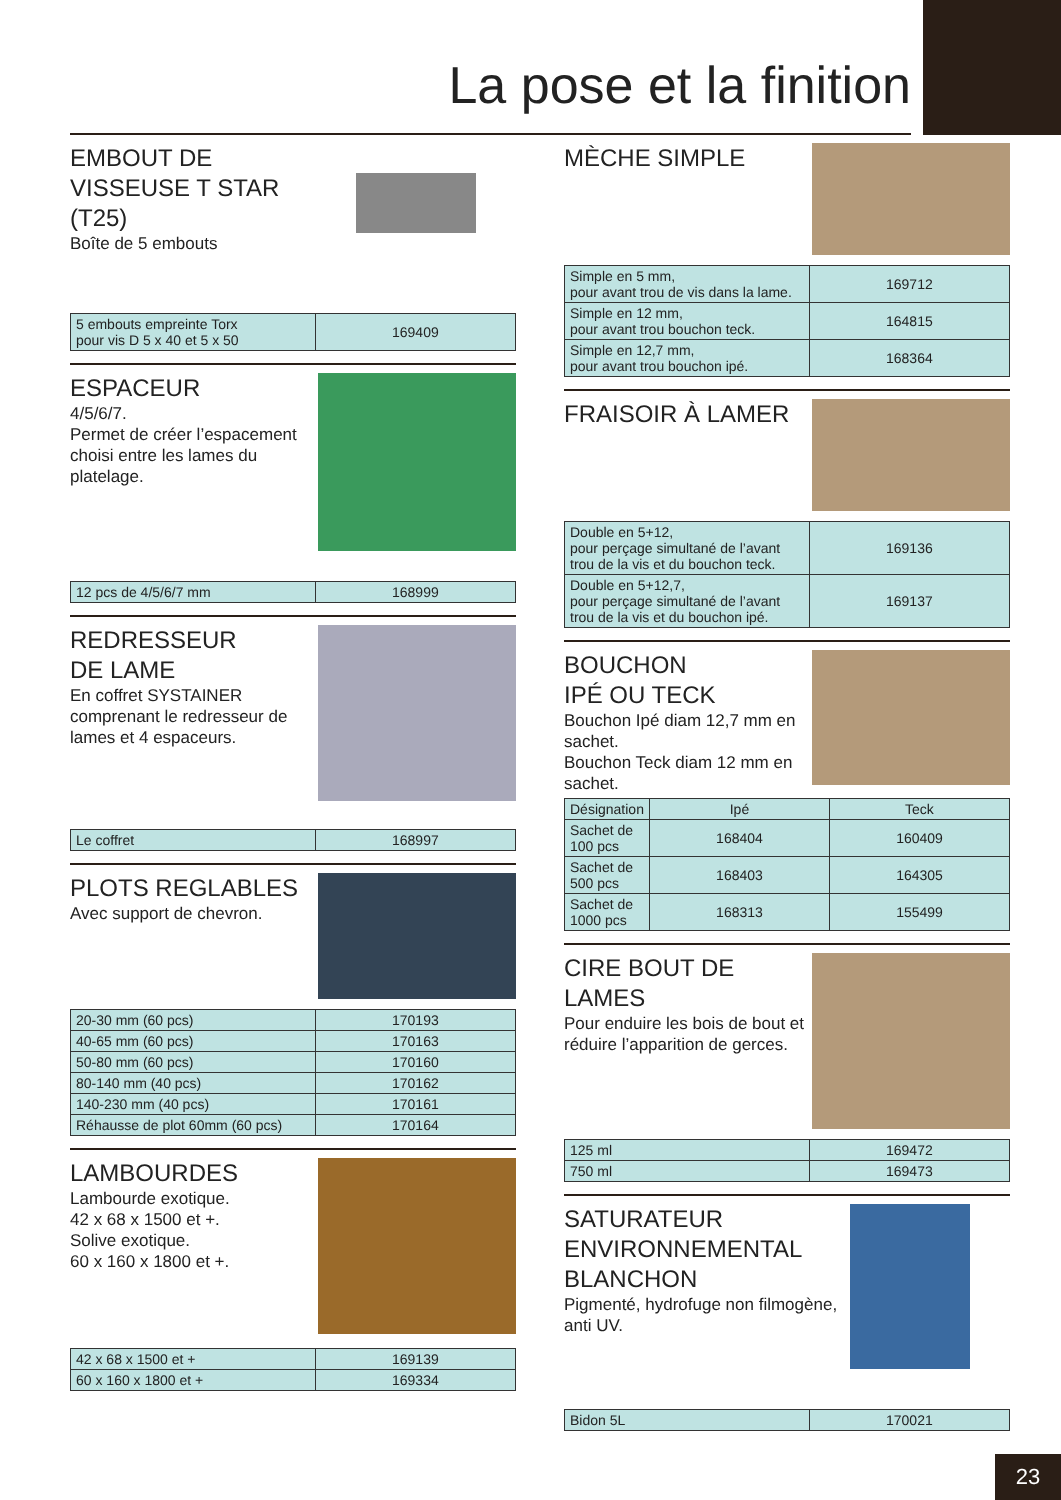La pose et la finition
EMBOUT DE
VISSEUSE T STAR
(T25)
Boîte de 5 embouts
| 5 embouts empreinte Torx pour vis D 5 x 40 et 5 x 50 | 169409 |
ESPACEUR
4/5/6/7.
Permet de créer l’espacement choisi entre les lames du platelage.
| 12 pcs de 4/5/6/7 mm | 168999 |
REDRESSEUR
DE LAME
En coffret SYSTAINER comprenant le redresseur de lames et 4 espaceurs.
| Le coffret | 168997 |
PLOTS REGLABLES
Avec support de chevron.
| 20-30 mm (60 pcs) | 170193 |
| 40-65 mm (60 pcs) | 170163 |
| 50-80 mm (60 pcs) | 170160 |
| 80-140 mm (40 pcs) | 170162 |
| 140-230 mm (40 pcs) | 170161 |
| Réhausse de plot 60mm (60 pcs) | 170164 |
LAMBOURDES
Lambourde exotique.
42 x 68 x 1500 et +.
Solive exotique.
60 x 160 x 1800 et +.
| 42 x 68 x 1500 et + | 169139 |
| 60 x 160 x 1800 et + | 169334 |
MÈCHE SIMPLE
| Simple en 5 mm, pour avant trou de vis dans la lame. | 169712 |
| Simple en 12 mm, pour avant trou bouchon teck. | 164815 |
| Simple en 12,7 mm, pour avant trou bouchon ipé. | 168364 |
FRAISOIR À LAMER
| Double en 5+12, pour perçage simultané de l’avant trou de la vis et du bouchon teck. | 169136 |
| Double en 5+12,7, pour perçage simultané de l’avant trou de la vis et du bouchon ipé. | 169137 |
BOUCHON
IPÉ OU TECK
Bouchon Ipé diam 12,7 mm en sachet.
Bouchon Teck diam 12 mm en sachet.
| Désignation | Ipé | Teck |
| --- | --- | --- |
| Sachet de 100 pcs | 168404 | 160409 |
| Sachet de 500 pcs | 168403 | 164305 |
| Sachet de 1000 pcs | 168313 | 155499 |
CIRE BOUT DE
LAMES
Pour enduire les bois de bout et réduire l’apparition de gerces.
| 125 ml | 169472 |
| 750 ml | 169473 |
SATURATEUR
ENVIRONNEMENTAL
BLANCHON
Pigmenté, hydrofuge non filmogène, anti UV.
| Bidon 5L | 170021 |
23